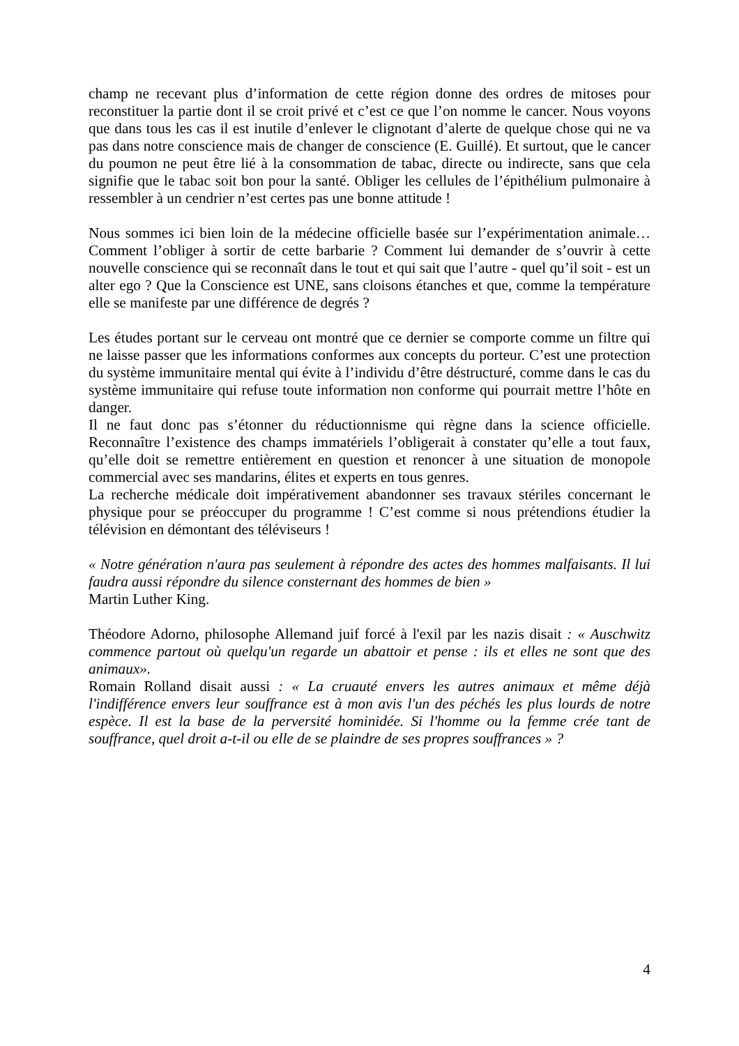champ ne recevant plus d’information de cette région donne des ordres de mitoses pour reconstituer la partie dont il se croit privé et c’est ce que l’on nomme le cancer. Nous voyons que dans tous les cas il est inutile d’enlever le clignotant d’alerte de quelque chose qui ne va pas dans notre conscience mais de changer de conscience (E. Guillé). Et surtout, que le cancer du poumon ne peut être lié à la consommation de tabac, directe ou indirecte, sans que cela signifie que le tabac soit bon pour la santé. Obliger les cellules de l’épithélium pulmonaire à ressembler à un cendrier n’est certes pas une bonne attitude !
Nous sommes ici bien loin de la médecine officielle basée sur l’expérimentation animale… Comment l’obliger à sortir de cette barbarie ? Comment lui demander de s’ouvrir à cette nouvelle conscience qui se reconnaît dans le tout et qui sait que l’autre - quel qu’il soit - est un alter ego ? Que la Conscience est UNE, sans cloisons étanches et que, comme la température elle se manifeste par une différence de degrés ?
Les études portant sur le cerveau ont montré que ce dernier se comporte comme un filtre qui ne laisse passer que les informations conformes aux concepts du porteur. C’est une protection du système immunitaire mental qui évite à l’individu d’être déstructuré, comme dans le cas du système immunitaire qui refuse toute information non conforme qui pourrait mettre l’hôte en danger.
Il ne faut donc pas s’étonner du réductionnisme qui règne dans la science officielle. Reconnaître l’existence des champs immatériels l’obligerait à constater qu’elle a tout faux, qu’elle doit se remettre entièrement en question et renoncer à une situation de monopole commercial avec ses mandarins, élites et experts en tous genres.
La recherche médicale doit impérativement abandonner ses travaux stériles concernant le physique pour se préoccuper du programme ! C’est comme si nous prétendions étudier la télévision en démontant des téléviseurs !
« Notre génération n'aura pas seulement à répondre des actes des hommes malfaisants. Il lui faudra aussi répondre du silence consternant des hommes de bien »
Martin Luther King.
Théodore Adorno, philosophe Allemand juif forcé à l'exil par les nazis disait : « Auschwitz commence partout où quelqu'un regarde un abattoir et pense : ils et elles ne sont que des animaux».
Romain Rolland disait aussi : « La cruauté envers les autres animaux et même déjà l'indifférence envers leur souffrance est à mon avis l'un des péchés les plus lourds de notre espèce. Il est la base de la perversité hominidée. Si l'homme ou la femme crée tant de souffrance, quel droit a-t-il ou elle de se plaindre de ses propres souffrances » ?
4